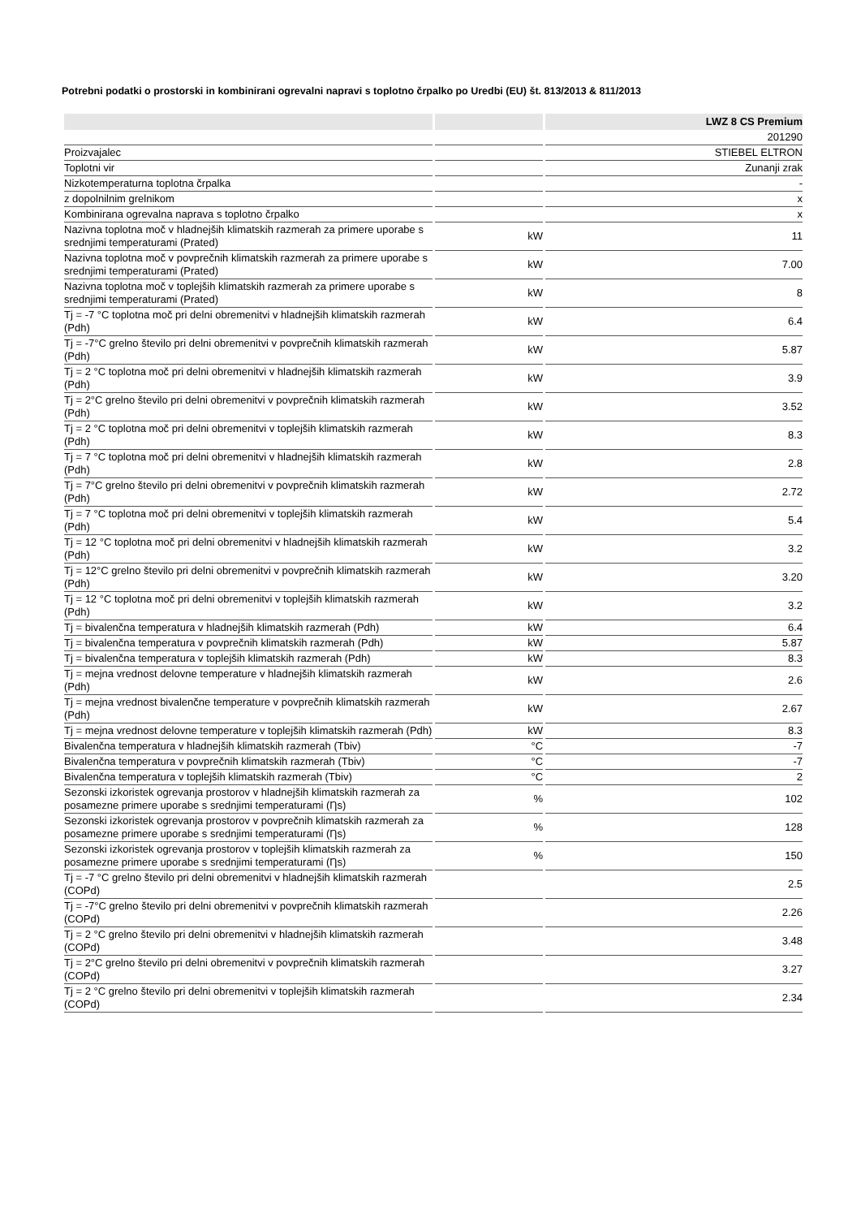Potrebni podatki o prostorski in kombinirani ogrevalni napravi s toplotno črpalko po Uredbi (EU) št. 813/2013 & 811/2013
| | | LWZ 8 CS Premium |
| --- | --- | --- |
| | | 201290 |
| Proizvajalec | | STIEBEL ELTRON |
| Toplotni vir | | Zunanji zrak |
| Nizkotemperaturna toplotna črpalka | | - |
| z dopolnilnim grelnikom | | x |
| Kombinirana ogrevalna naprava s toplotno črpalko | | x |
| Nazivna toplotna moč v hladnejših klimatskih razmerah za primere uporabe s srednjimi temperaturami (Prated) | kW | 11 |
| Nazivna toplotna moč v povprečnih klimatskih razmerah za primere uporabe s srednjimi temperaturami (Prated) | kW | 7.00 |
| Nazivna toplotna moč v toplejših klimatskih razmerah za primere uporabe s srednjimi temperaturami (Prated) | kW | 8 |
| Tj = -7 °C toplotna moč pri delni obremenitvi v hladnejših klimatskih razmerah (Pdh) | kW | 6.4 |
| Tj = -7°C grelno število pri delni obremenitvi v povprečnih klimatskih razmerah (Pdh) | kW | 5.87 |
| Tj = 2 °C toplotna moč pri delni obremenitvi v hladnejših klimatskih razmerah (Pdh) | kW | 3.9 |
| Tj = 2°C grelno število pri delni obremenitvi v povprečnih klimatskih razmerah (Pdh) | kW | 3.52 |
| Tj = 2 °C toplotna moč pri delni obremenitvi v toplejših klimatskih razmerah (Pdh) | kW | 8.3 |
| Tj = 7 °C toplotna moč pri delni obremenitvi v hladnejših klimatskih razmerah (Pdh) | kW | 2.8 |
| Tj = 7°C grelno število pri delni obremenitvi v povprečnih klimatskih razmerah (Pdh) | kW | 2.72 |
| Tj = 7 °C toplotna moč pri delni obremenitvi v toplejših klimatskih razmerah (Pdh) | kW | 5.4 |
| Tj = 12 °C toplotna moč pri delni obremenitvi v hladnejših klimatskih razmerah (Pdh) | kW | 3.2 |
| Tj = 12°C grelno število pri delni obremenitvi v povprečnih klimatskih razmerah (Pdh) | kW | 3.20 |
| Tj = 12 °C toplotna moč pri delni obremenitvi v toplejših klimatskih razmerah (Pdh) | kW | 3.2 |
| Tj = bivalenčna temperatura v hladnejših klimatskih razmerah (Pdh) | kW | 6.4 |
| Tj = bivalenčna temperatura v povprečnih klimatskih razmerah (Pdh) | kW | 5.87 |
| Tj = bivalenčna temperatura v toplejših klimatskih razmerah (Pdh) | kW | 8.3 |
| Tj = mejna vrednost delovne temperature v hladnejših klimatskih razmerah (Pdh) | kW | 2.6 |
| Tj = mejna vrednost bivalenčne temperature v povprečnih klimatskih razmerah (Pdh) | kW | 2.67 |
| Tj = mejna vrednost delovne temperature v toplejših klimatskih razmerah (Pdh) | kW | 8.3 |
| Bivalenčna temperatura v hladnejših klimatskih razmerah (Tbiv) | °C | -7 |
| Bivalenčna temperatura v povprečnih klimatskih razmerah (Tbiv) | °C | -7 |
| Bivalenčna temperatura v toplejših klimatskih razmerah (Tbiv) | °C | 2 |
| Sezonski izkoristek ogrevanja prostorov v hladnejših klimatskih razmerah za posamezne primere uporabe s srednjimi temperaturami (Ƞs) | % | 102 |
| Sezonski izkoristek ogrevanja prostorov v povprečnih klimatskih razmerah za posamezne primere uporabe s srednjimi temperaturami (Ƞs) | % | 128 |
| Sezonski izkoristek ogrevanja prostorov v toplejših klimatskih razmerah za posamezne primere uporabe s srednjimi temperaturami (Ƞs) | % | 150 |
| Tj = -7 °C grelno število pri delni obremenitvi v hladnejših klimatskih razmerah (COPd) | | 2.5 |
| Tj = -7°C grelno število pri delni obremenitvi v povprečnih klimatskih razmerah (COPd) | | 2.26 |
| Tj = 2 °C grelno število pri delni obremenitvi v hladnejših klimatskih razmerah (COPd) | | 3.48 |
| Tj = 2°C grelno število pri delni obremenitvi v povprečnih klimatskih razmerah (COPd) | | 3.27 |
| Tj = 2 °C grelno število pri delni obremenitvi v toplejših klimatskih razmerah (COPd) | | 2.34 |